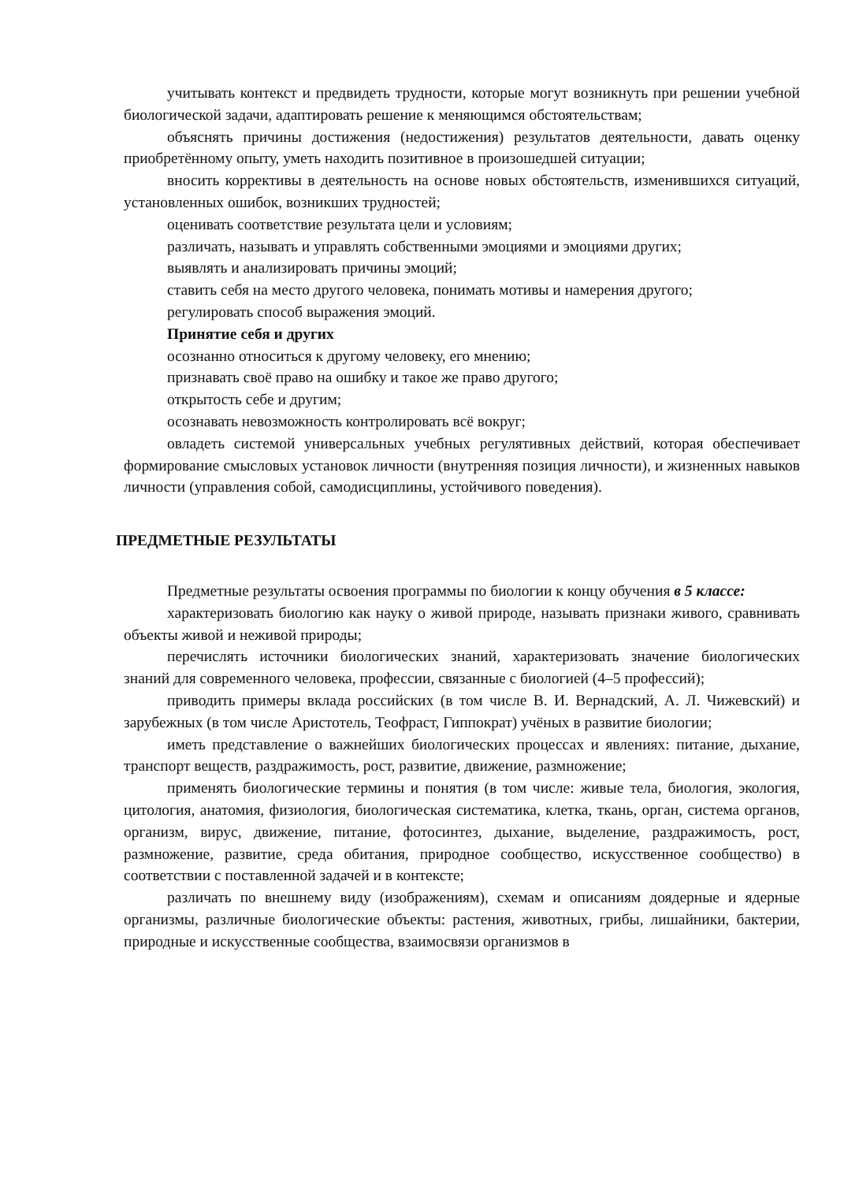учитывать контекст и предвидеть трудности, которые могут возникнуть при решении учебной биологической задачи, адаптировать решение к меняющимся обстоятельствам;
объяснять причины достижения (недостижения) результатов деятельности, давать оценку приобретённому опыту, уметь находить позитивное в произошедшей ситуации;
вносить коррективы в деятельность на основе новых обстоятельств, изменившихся ситуаций, установленных ошибок, возникших трудностей;
оценивать соответствие результата цели и условиям;
различать, называть и управлять собственными эмоциями и эмоциями других;
выявлять и анализировать причины эмоций;
ставить себя на место другого человека, понимать мотивы и намерения другого;
регулировать способ выражения эмоций.
Принятие себя и других
осознанно относиться к другому человеку, его мнению;
признавать своё право на ошибку и такое же право другого;
открытость себе и другим;
осознавать невозможность контролировать всё вокруг;
овладеть системой универсальных учебных регулятивных действий, которая обеспечивает формирование смысловых установок личности (внутренняя позиция личности), и жизненных навыков личности (управления собой, самодисциплины, устойчивого поведения).
ПРЕДМЕТНЫЕ РЕЗУЛЬТАТЫ
Предметные результаты освоения программы по биологии к концу обучения в 5 классе:
характеризовать биологию как науку о живой природе, называть признаки живого, сравнивать объекты живой и неживой природы;
перечислять источники биологических знаний, характеризовать значение биологических знаний для современного человека, профессии, связанные с биологией (4–5 профессий);
приводить примеры вклада российских (в том числе В. И. Вернадский, А. Л. Чижевский) и зарубежных (в том числе Аристотель, Теофраст, Гиппократ) учёных в развитие биологии;
иметь представление о важнейших биологических процессах и явлениях: питание, дыхание, транспорт веществ, раздражимость, рост, развитие, движение, размножение;
применять биологические термины и понятия (в том числе: живые тела, биология, экология, цитология, анатомия, физиология, биологическая систематика, клетка, ткань, орган, система органов, организм, вирус, движение, питание, фотосинтез, дыхание, выделение, раздражимость, рост, размножение, развитие, среда обитания, природное сообщество, искусственное сообщество) в соответствии с поставленной задачей и в контексте;
различать по внешнему виду (изображениям), схемам и описаниям доядерные и ядерные организмы, различные биологические объекты: растения, животных, грибы, лишайники, бактерии, природные и искусственные сообщества, взаимосвязи организмов в